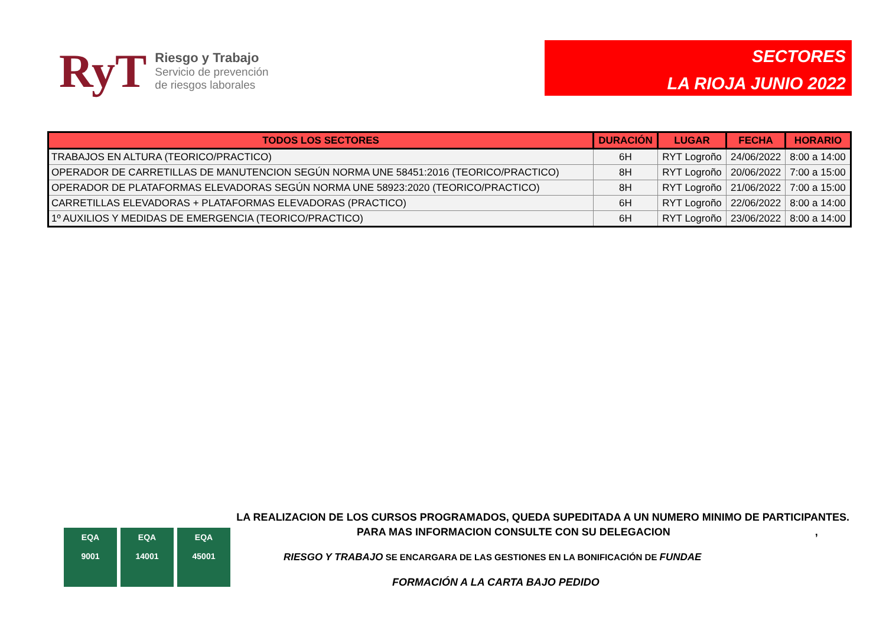RyT
Riesgo y Trabajo
Servicio de prevención
de riesgos laborales
SECTORES
LA RIOJA JUNIO 2022
| TODOS LOS SECTORES | DURACIÓN | LUGAR | FECHA | HORARIO |
| --- | --- | --- | --- | --- |
| TRABAJOS EN ALTURA (TEORICO/PRACTICO) | 6H | RYT Logroño | 24/06/2022 | 8:00 a 14:00 |
| OPERADOR DE CARRETILLAS DE MANUTENCION SEGÚN NORMA UNE 58451:2016 (TEORICO/PRACTICO) | 8H | RYT Logroño | 20/06/2022 | 7:00 a 15:00 |
| OPERADOR DE PLATAFORMAS ELEVADORAS SEGÚN NORMA UNE 58923:2020 (TEORICO/PRACTICO) | 8H | RYT Logroño | 21/06/2022 | 7:00 a 15:00 |
| CARRETILLAS ELEVADORAS + PLATAFORMAS ELEVADORAS (PRACTICO) | 6H | RYT Logroño | 22/06/2022 | 8:00 a 14:00 |
| 1º AUXILIOS Y MEDIDAS DE EMERGENCIA (TEORICO/PRACTICO) | 6H | RYT Logroño | 23/06/2022 | 8:00 a 14:00 |
LA REALIZACION DE LOS CURSOS PROGRAMADOS, QUEDA SUPEDITADA A UN NUMERO MINIMO DE PARTICIPANTES.
PARA MAS INFORMACION CONSULTE CON SU DELEGACION ,
EQA
9001
EQA
14001
EQA
45001
RIESGO Y TRABAJO SE ENCARGARA DE LAS GESTIONES EN LA BONIFICACIÓN DE FUNDAE
FORMACIÓN A LA CARTA BAJO PEDIDO